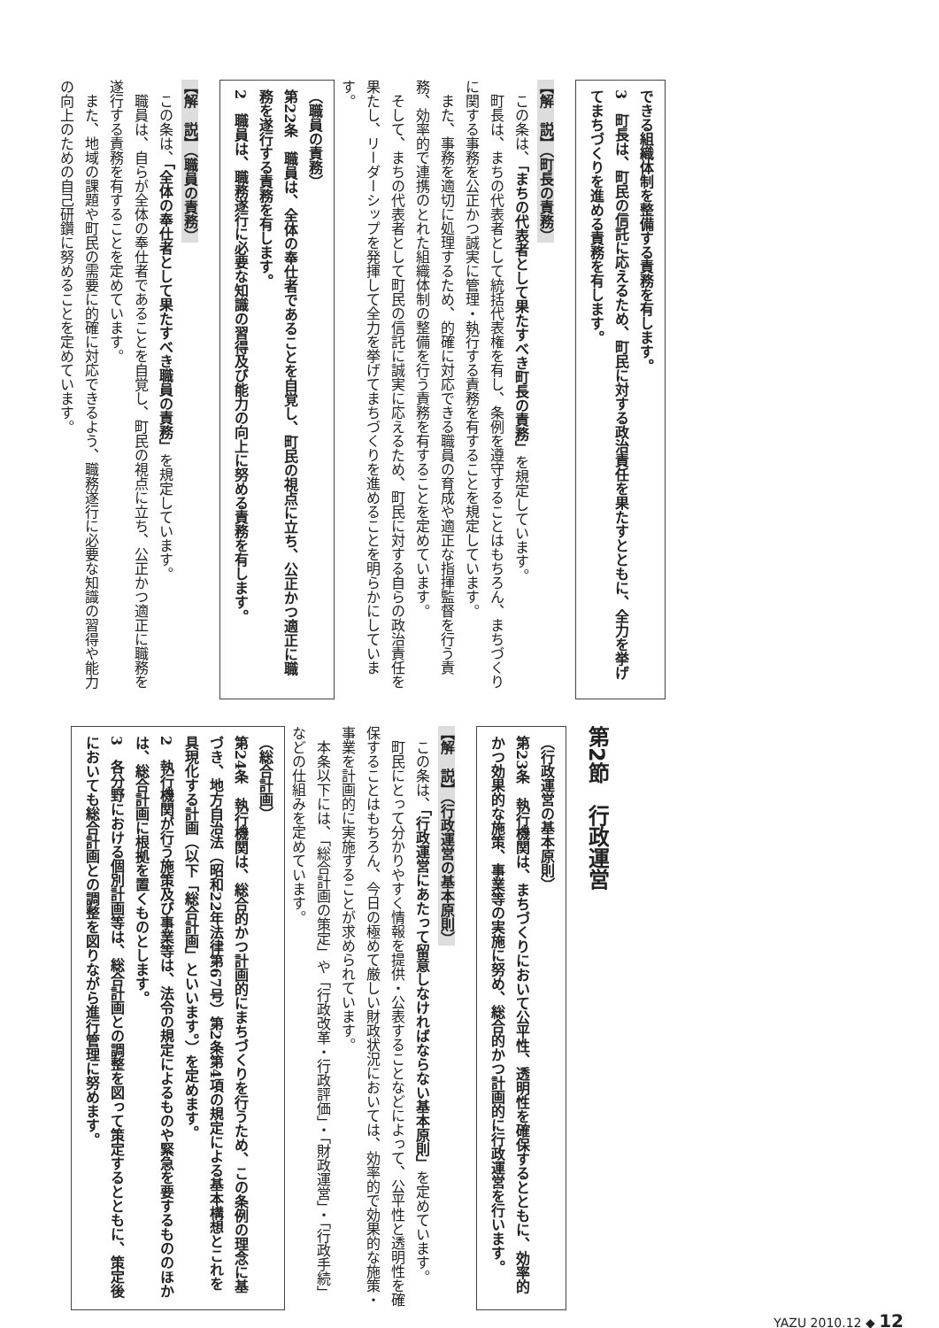できる組織体制を整備する責務を有します。
3　町長は、町民の信託に応えるため、町民に対する政治責任を果たすとともに、全力を挙げてまちづくりを進める責務を有します。
【解　説】（町長の責務）
　この条は、「まちの代表者として果たすべき町長の責務」を規定しています。
　町長は、まちの代表者として統括代表権を有し、条例を遵守することはもちろん、まちづくりに関する事務を公正かつ誠実に管理・執行する責務を有することを規定しています。
　また、事務を適切に処理するため、的確に対応できる職員の育成や適正な指揮監督を行う責務、効率的で連携のとれた組織体制の整備を行う責務を有することを定めています。
　そして、まちの代表者として町民の信託に誠実に応えるため、町民に対する自らの政治責任を果たし、リーダーシップを発揮して全力を挙げてまちづくりを進めることを明らかにしています。
（職員の責務）
第22条　職員は、全体の奉仕者であることを自覚し、町民の視点に立ち、公正かつ適正に職務を遂行する責務を有します。
2　職員は、職務遂行に必要な知識の習得及び能力の向上に努める責務を有します。
【解　説】（職員の責務）
　この条は、「全体の奉仕者として果たすべき職員の責務」を規定しています。
　職員は、自らが全体の奉仕者であることを自覚し、町民の視点に立ち、公正かつ適正に職務を遂行する責務を有することを定めています。
　また、地域の課題や町民の需要に的確に対応できるよう、職務遂行に必要な知識の習得や能力の向上のための自己研鑽に努めることを定めています。
第2節　行政運営
（行政運営の基本原則）
第23条　執行機関は、まちづくりにおいて公平性、透明性を確保するとともに、効率的かつ効果的な施策、事業等の実施に努め、総合的かつ計画的に行政運営を行います。
【解　説】（行政運営の基本原則）
　この条は、「行政運営にあたって留意しなければならない基本原則」を定めています。
　町民にとって分かりやすく情報を提供・公表することなどによって、公平性と透明性を確保することはもちろん、今日の極めて厳しい財政状況においては、効率的で効果的な施策・事業を計画的に実施することが求められています。
　本条以下には、「総合計画の策定」や「行政改革・行政評価」・「財政運営」・「行政手続」などの仕組みを定めています。
（総合計画）
第24条　執行機関は、総合的かつ計画的にまちづくりを行うため、この条例の理念に基づき、地方自治法（昭和22年法律第67号）第2条第4項の規定による基本構想とこれを具現化する計画（以下「総合計画」といいます。）を定めます。
2　執行機関が行う施策及び事業等は、法令の規定によるものや緊急を要するもののほかは、総合計画に根拠を置くものとします。
3　各分野における個別計画等は、総合計画との調整を図って策定するとともに、策定後においても総合計画との調整を図りながら進行管理に努めます。
YAZU 2010.12 ◆ 12